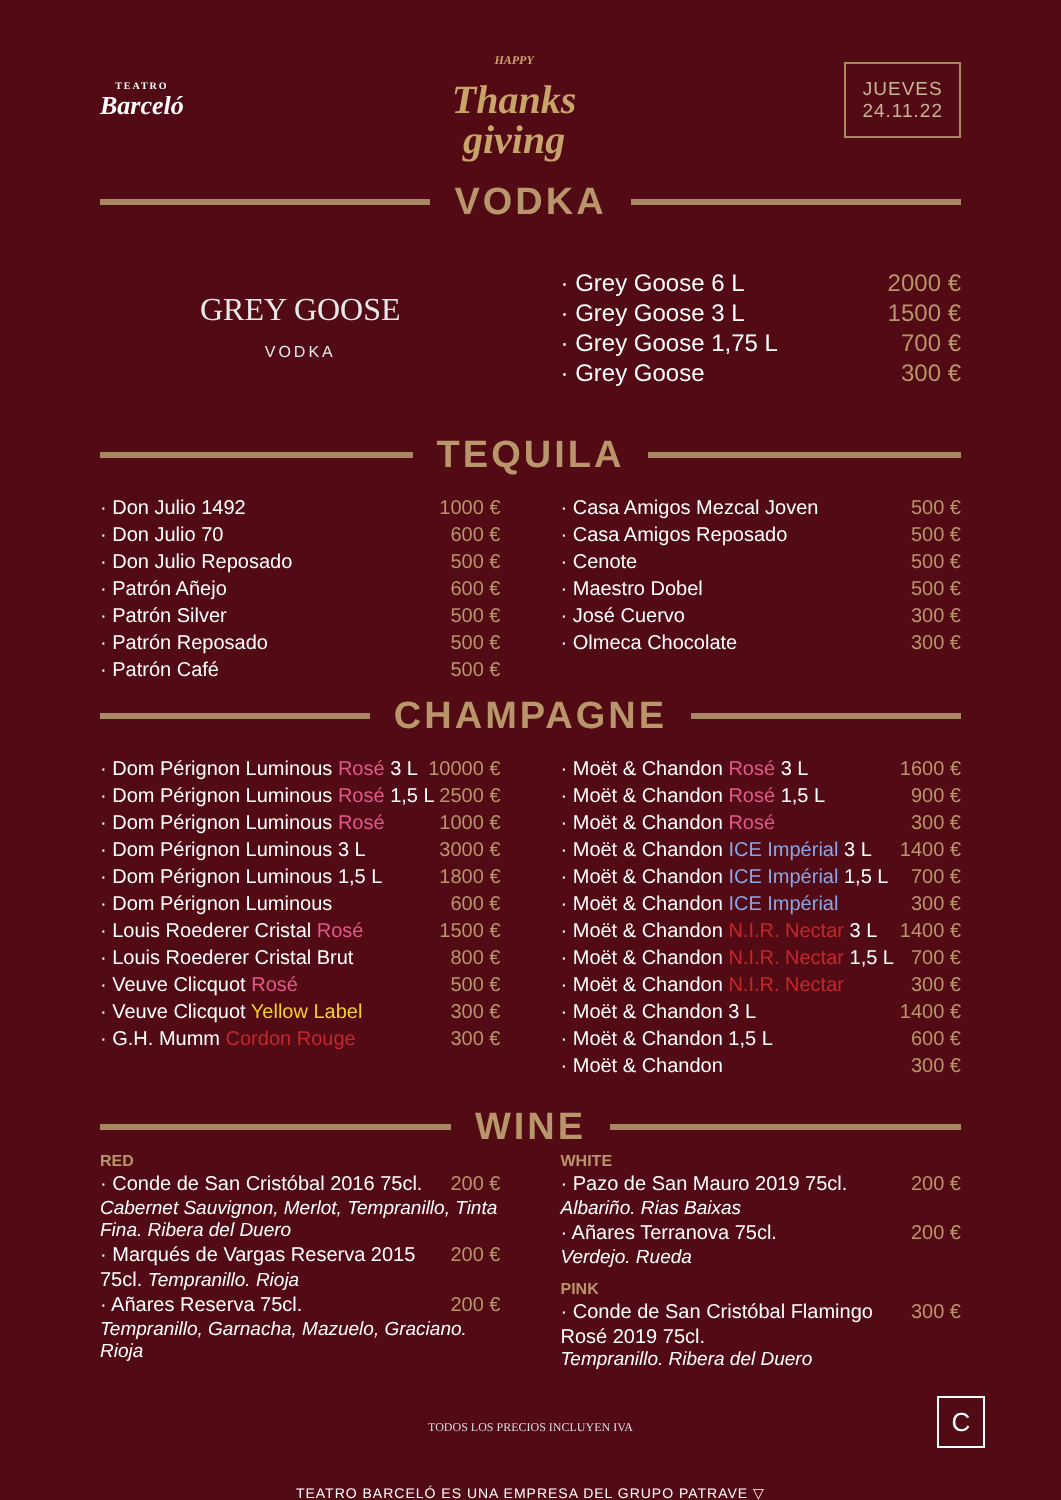TEATRO
Barceló
HAPPY
Thanks
giving
JUEVES
24.11.22
VODKA
GREY GOOSE
VODKA
· Grey Goose 6 L 2000 €
· Grey Goose 3 L 1500 €
· Grey Goose 1,75 L 700 €
· Grey Goose 300 €
TEQUILA
· Don Julio 1492 1000 €
· Don Julio 70 600 €
· Don Julio Reposado 500 €
· Patrón Añejo 600 €
· Patrón Silver 500 €
· Patrón Reposado 500 €
· Patrón Café 500 €
· Casa Amigos Mezcal Joven 500 €
· Casa Amigos Reposado 500 €
· Cenote 500 €
· Maestro Dobel 500 €
· José Cuervo 300 €
· Olmeca Chocolate 300 €
CHAMPAGNE
· Dom Pérignon Luminous Rosé 3 L 10000 €
· Dom Pérignon Luminous Rosé 1,5 L 2500 €
· Dom Pérignon Luminous Rosé 1000 €
· Dom Pérignon Luminous 3 L 3000 €
· Dom Pérignon Luminous 1,5 L 1800 €
· Dom Pérignon Luminous 600 €
· Louis Roederer Cristal Rosé 1500 €
· Louis Roederer Cristal Brut 800 €
· Veuve Clicquot Rosé 500 €
· Veuve Clicquot Yellow Label 300 €
· G.H. Mumm Cordon Rouge 300 €
· Moët & Chandon Rosé 3 L 1600 €
· Moët & Chandon Rosé 1,5 L 900 €
· Moët & Chandon Rosé 300 €
· Moët & Chandon ICE Impérial 3 L 1400 €
· Moët & Chandon ICE Impérial 1,5 L 700 €
· Moët & Chandon ICE Impérial 300 €
· Moët & Chandon N.I.R. Nectar 3 L 1400 €
· Moët & Chandon N.I.R. Nectar 1,5 L 700 €
· Moët & Chandon N.I.R. Nectar 300 €
· Moët & Chandon 3 L 1400 €
· Moët & Chandon 1,5 L 600 €
· Moët & Chandon 300 €
WINE
RED
· Conde de San Cristóbal 2016 75cl. 200 €
Cabernet Sauvignon, Merlot, Tempranillo, Tinta Fina. Ribera del Duero
· Marqués de Vargas Reserva 2015 200 €
75cl. Tempranillo. Rioja
· Añares Reserva 75cl. 200 €
Tempranillo, Garnacha, Mazuelo, Graciano. Rioja
WHITE
· Pazo de San Mauro 2019 75cl. 200 €
Albariño. Rias Baixas
· Añares Terranova 75cl. 200 €
Verdejo. Rueda
PINK
· Conde de San Cristóbal Flamingo 300 €
Rosé 2019 75cl.
Tempranillo. Ribera del Duero
TODOS LOS PRECIOS INCLUYEN IVA
TEATRO BARCELÓ ES UNA EMPRESA DEL GRUPO PATRAVE ▽
C